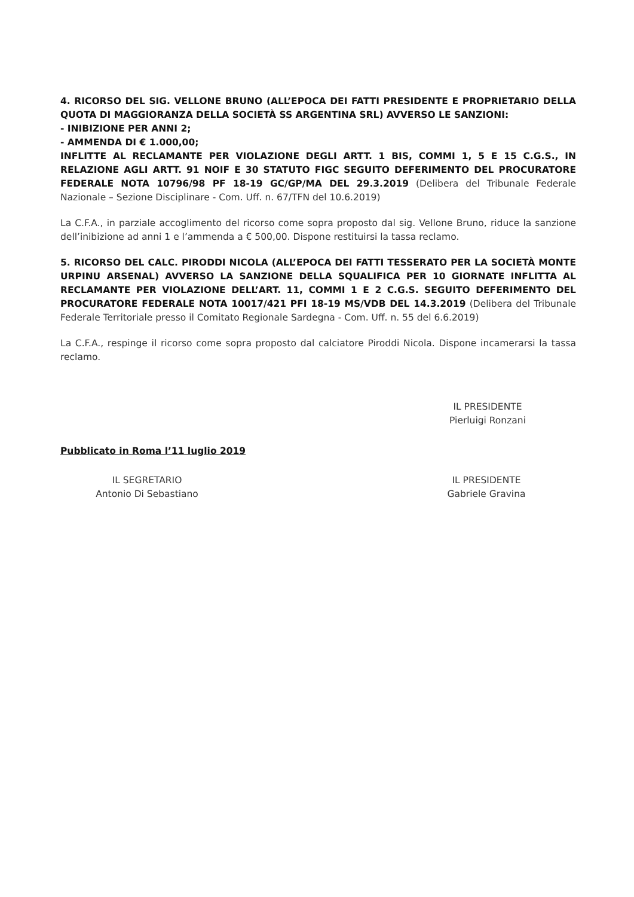4. RICORSO DEL SIG. VELLONE BRUNO (ALL’EPOCA DEI FATTI PRESIDENTE E PROPRIETARIO DELLA QUOTA DI MAGGIORANZA DELLA SOCIETÀ SS ARGENTINA SRL) AVVERSO LE SANZIONI:
- INIBIZIONE PER ANNI 2;
- AMMENDA DI € 1.000,00;
INFLITTE AL RECLAMANTE PER VIOLAZIONE DEGLI ARTT. 1 BIS, COMMI 1, 5 E 15 C.G.S., IN RELAZIONE AGLI ARTT. 91 NOIF E 30 STATUTO FIGC SEGUITO DEFERIMENTO DEL PROCURATORE FEDERALE NOTA 10796/98 PF 18-19 GC/GP/MA DEL 29.3.2019 (Delibera del Tribunale Federale Nazionale – Sezione Disciplinare - Com. Uff. n. 67/TFN del 10.6.2019)
La C.F.A., in parziale accoglimento del ricorso come sopra proposto dal sig. Vellone Bruno, riduce la sanzione dell’inibizione ad anni 1 e l’ammenda a € 500,00. Dispone restituirsi la tassa reclamo.
5. RICORSO DEL CALC. PIRODDI NICOLA (ALL’EPOCA DEI FATTI TESSERATO PER LA SOCIETÀ MONTE URPINU ARSENAL) AVVERSO LA SANZIONE DELLA SQUALIFICA PER 10 GIORNATE INFLITTA AL RECLAMANTE PER VIOLAZIONE DELL’ART. 11, COMMI 1 E 2 C.G.S. SEGUITO DEFERIMENTO DEL PROCURATORE FEDERALE NOTA 10017/421 PFI 18-19 MS/VDB DEL 14.3.2019 (Delibera del Tribunale Federale Territoriale presso il Comitato Regionale Sardegna - Com. Uff. n. 55 del 6.6.2019)
La C.F.A., respinge il ricorso come sopra proposto dal calciatore Piroddi Nicola. Dispone incamerarsi la tassa reclamo.
IL PRESIDENTE
Pierluigi Ronzani
Pubblicato in Roma l’11 luglio 2019
IL SEGRETARIO
Antonio Di Sebastiano
IL PRESIDENTE
Gabriele Gravina